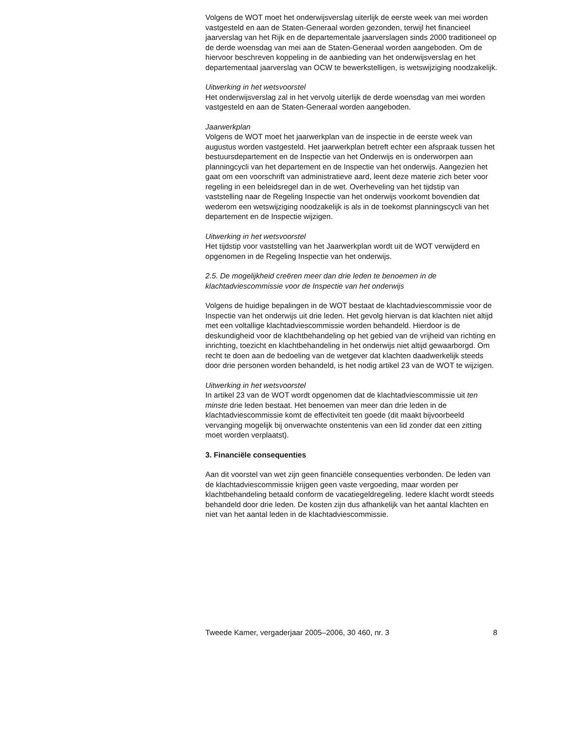Volgens de WOT moet het onderwijsverslag uiterlijk de eerste week van mei worden vastgesteld en aan de Staten-Generaal worden gezonden, terwijl het financieel jaarverslag van het Rijk en de departementale jaarverslagen sinds 2000 traditioneel op de derde woensdag van mei aan de Staten-Generaal worden aangeboden. Om de hiervoor beschreven koppeling in de aanbieding van het onderwijsverslag en het departementaal jaarverslag van OCW te bewerkstelligen, is wetswijziging noodzakelijk.
Uitwerking in het wetsvoorstel
Het onderwijsverslag zal in het vervolg uiterlijk de derde woensdag van mei worden vastgesteld en aan de Staten-Generaal worden aangeboden.
Jaarwerkplan
Volgens de WOT moet het jaarwerkplan van de inspectie in de eerste week van augustus worden vastgesteld. Het jaarwerkplan betreft echter een afspraak tussen het bestuursdepartement en de Inspectie van het Onderwijs en is onderworpen aan planningcycli van het departement en de Inspectie van het onderwijs. Aangezien het gaat om een voorschrift van administratieve aard, leent deze materie zich beter voor regeling in een beleidsregel dan in de wet. Overheveling van het tijdstip van vaststelling naar de Regeling Inspectie van het onderwijs voorkomt bovendien dat wederom een wetswijziging noodzakelijk is als in de toekomst planningscycli van het departement en de Inspectie wijzigen.
Uitwerking in het wetsvoorstel
Het tijdstip voor vaststelling van het Jaarwerkplan wordt uit de WOT verwijderd en opgenomen in de Regeling Inspectie van het onderwijs.
2.5. De mogelijkheid creëren meer dan drie leden te benoemen in de klachtadviescommissie voor de Inspectie van het onderwijs
Volgens de huidige bepalingen in de WOT bestaat de klachtadviescommissie voor de Inspectie van het onderwijs uit drie leden. Het gevolg hiervan is dat klachten niet altijd met een voltallige klachtadviescommissie worden behandeld. Hierdoor is de deskundigheid voor de klachtbehandeling op het gebied van de vrijheid van richting en inrichting, toezicht en klachtbehandeling in het onderwijs niet altijd gewaarborgd. Om recht te doen aan de bedoeling van de wetgever dat klachten daadwerkelijk steeds door drie personen worden behandeld, is het nodig artikel 23 van de WOT te wijzigen.
Uitwerking in het wetsvoorstel
In artikel 23 van de WOT wordt opgenomen dat de klachtadviescommissie uit ten minste drie leden bestaat. Het benoemen van meer dan drie leden in de klachtadviescommissie komt de effectiviteit ten goede (dit maakt bijvoorbeeld vervanging mogelijk bij onverwachte onstentenis van een lid zonder dat een zitting moet worden verplaatst).
3. Financiële consequenties
Aan dit voorstel van wet zijn geen financiële consequenties verbonden. De leden van de klachtadviescommissie krijgen geen vaste vergoeding, maar worden per klachtbehandeling betaald conform de vacatiegeldregeling. Iedere klacht wordt steeds behandeld door drie leden. De kosten zijn dus afhankelijk van het aantal klachten en niet van het aantal leden in de klachtadviescommissie.
Tweede Kamer, vergaderjaar 2005–2006, 30 460, nr. 3 8